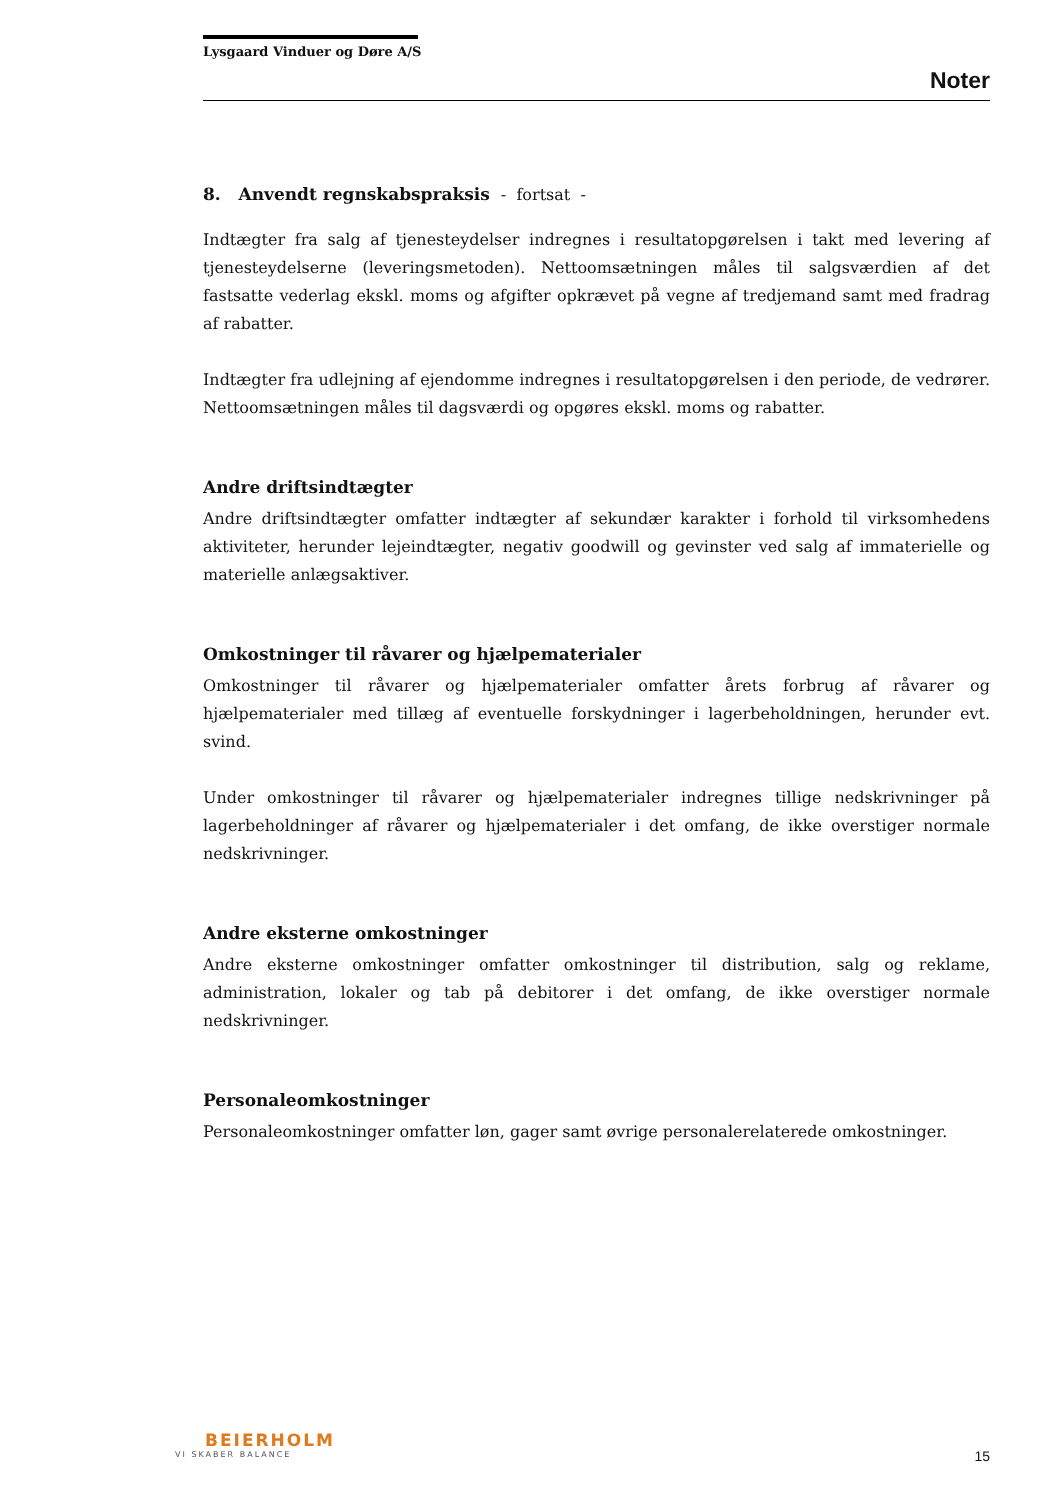Lysgaard Vinduer og Døre A/S
Noter
8. Anvendt regnskabspraksis - fortsat -
Indtægter fra salg af tjenesteydelser indregnes i resultatopgørelsen i takt med levering af tjenesteydelserne (leveringsmetoden). Nettoomsætningen måles til salgsværdien af det fastsatte vederlag ekskl. moms og afgifter opkrævet på vegne af tredjemand samt med fradrag af rabatter.
Indtægter fra udlejning af ejendomme indregnes i resultatopgørelsen i den periode, de vedrører. Nettoomsætningen måles til dagsværdi og opgøres ekskl. moms og rabatter.
Andre driftsindtægter
Andre driftsindtægter omfatter indtægter af sekundær karakter i forhold til virksomhedens aktiviteter, herunder lejeindtægter, negativ goodwill og gevinster ved salg af immaterielle og materielle anlægsaktiver.
Omkostninger til råvarer og hjælpematerialer
Omkostninger til råvarer og hjælpematerialer omfatter årets forbrug af råvarer og hjælpematerialer med tillæg af eventuelle forskydninger i lagerbeholdningen, herunder evt. svind.
Under omkostninger til råvarer og hjælpematerialer indregnes tillige nedskrivninger på lagerbeholdninger af råvarer og hjælpematerialer i det omfang, de ikke overstiger normale nedskrivninger.
Andre eksterne omkostninger
Andre eksterne omkostninger omfatter omkostninger til distribution, salg og reklame, administration, lokaler og tab på debitorer i det omfang, de ikke overstiger normale nedskrivninger.
Personaleomkostninger
Personaleomkostninger omfatter løn, gager samt øvrige personalerelaterede omkostninger.
BEIERHOLM
VI SKABER BALANCE
15